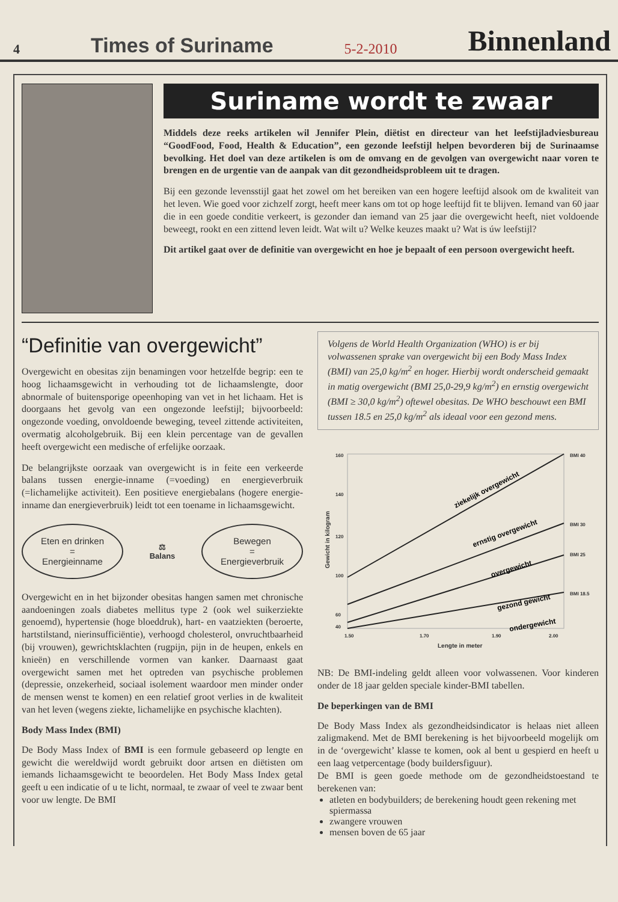4 Times of Suriname 5-2-2010 Binnenland
Suriname wordt te zwaar
Middels deze reeks artikelen wil Jennifer Plein, diëtist en directeur van het leefstijladviesbureau “GoodFood, Food, Health & Education”, een gezonde leefstijl helpen bevorderen bij de Surinaamse bevolking. Het doel van deze artikelen is om de omvang en de gevolgen van overgewicht naar voren te brengen en de urgentie van de aanpak van dit gezondheidsprobleem uit te dragen.
Bij een gezonde levensstijl gaat het zowel om het bereiken van een hogere leeftijd alsook om de kwaliteit van het leven. Wie goed voor zichzelf zorgt, heeft meer kans om tot op hoge leeftijd fit te blijven. Iemand van 60 jaar die in een goede conditie verkeert, is gezonder dan iemand van 25 jaar die overgewicht heeft, niet voldoende beweegt, rookt en een zittend leven leidt. Wat wilt u? Welke keuzes maakt u? Wat is úw leefstijl?
Dit artikel gaat over de definitie van overgewicht en hoe je bepaalt of een persoon overgewicht heeft.
“Definitie van overgewicht”
Overgewicht en obesitas zijn benamingen voor hetzelfde begrip: een te hoog lichaamsgewicht in verhouding tot de lichaamslengte, door abnormale of buitensporige opeenhoping van vet in het lichaam. Het is doorgaans het gevolg van een ongezonde leefstijl; bijvoorbeeld: ongezonde voeding, onvoldoende beweging, teveel zittende activiteiten, overmatig alcoholgebruik. Bij een klein percentage van de gevallen heeft overgewicht een medische of erfelijke oorzaak.
De belangrijkste oorzaak van overgewicht is in feite een verkeerde balans tussen energie-inname (=voeding) en energieverbruik (=lichamelijke activiteit). Een positieve energiebalans (hogere energie-inname dan energieverbruik) leidt tot een toename in lichaamsgewicht.
Eten en drinken
=
Energieinname
⚖
Balans
Bewegen
=
Energieverbruik
Overgewicht en in het bijzonder obesitas hangen samen met chronische aandoeningen zoals diabetes mellitus type 2 (ook wel suikerziekte genoemd), hypertensie (hoge bloeddruk), hart- en vaatziekten (beroerte, hartstilstand, nierinsufficiëntie), verhoogd cholesterol, onvruchtbaarheid (bij vrouwen), gewrichtsklachten (rugpijn, pijn in de heupen, enkels en knieën) en verschillende vormen van kanker. Daarnaast gaat overgewicht samen met het optreden van psychische problemen (depressie, onzekerheid, sociaal isolement waardoor men minder onder de mensen wenst te komen) en een relatief groot verlies in de kwaliteit van het leven (wegens ziekte, lichamelijke en psychische klachten).
Body Mass Index (BMI)
De Body Mass Index of BMI is een formule gebaseerd op lengte en gewicht die wereldwijd wordt gebruikt door artsen en diëtisten om iemands lichaamsgewicht te beoordelen. Het Body Mass Index getal geeft u een indicatie of u te licht, normaal, te zwaar of veel te zwaar bent voor uw lengte. De BMI
Volgens de World Health Organization (WHO) is er bij volwassenen sprake van overgewicht bij een Body Mass Index (BMI) van 25,0 kg/m<sup>2</sup> en hoger. Hierbij wordt onderscheid gemaakt in matig overgewicht (BMI 25,0-29,9 kg/m<sup>2</sup>) en ernstig overgewicht (BMI ≥ 30,0 kg/m<sup>2</sup>) oftewel obesitas. De WHO beschouwt een BMI tussen 18.5 en 25,0 kg/m<sup>2</sup> als ideaal voor een gezond mens.
160
140
120
100
60
40
1.50
1.70
1.90
2.00
BMI 40
BMI 30
BMI 25
BMI 18.5
Lengte in meter
Gewicht in kilogram
ziekelijk overgewicht
ernstig overgewicht
overgewicht
gezond gewicht
ondergewicht
NB: De BMI-indeling geldt alleen voor volwassenen. Voor kinderen onder de 18 jaar gelden speciale kinder-BMI tabellen.
De beperkingen van de BMI
De Body Mass Index als gezondheidsindicator is helaas niet alleen zaligmakend. Met de BMI berekening is het bijvoorbeeld mogelijk om in de ‘overgewicht’ klasse te komen, ook al bent u gespierd en heeft u een laag vetpercentage (body buildersfiguur).
De BMI is geen goede methode om de gezondheidstoestand te berekenen van:
atleten en bodybuilders; de berekening houdt geen rekening met spiermassa
zwangere vrouwen
mensen boven de 65 jaar